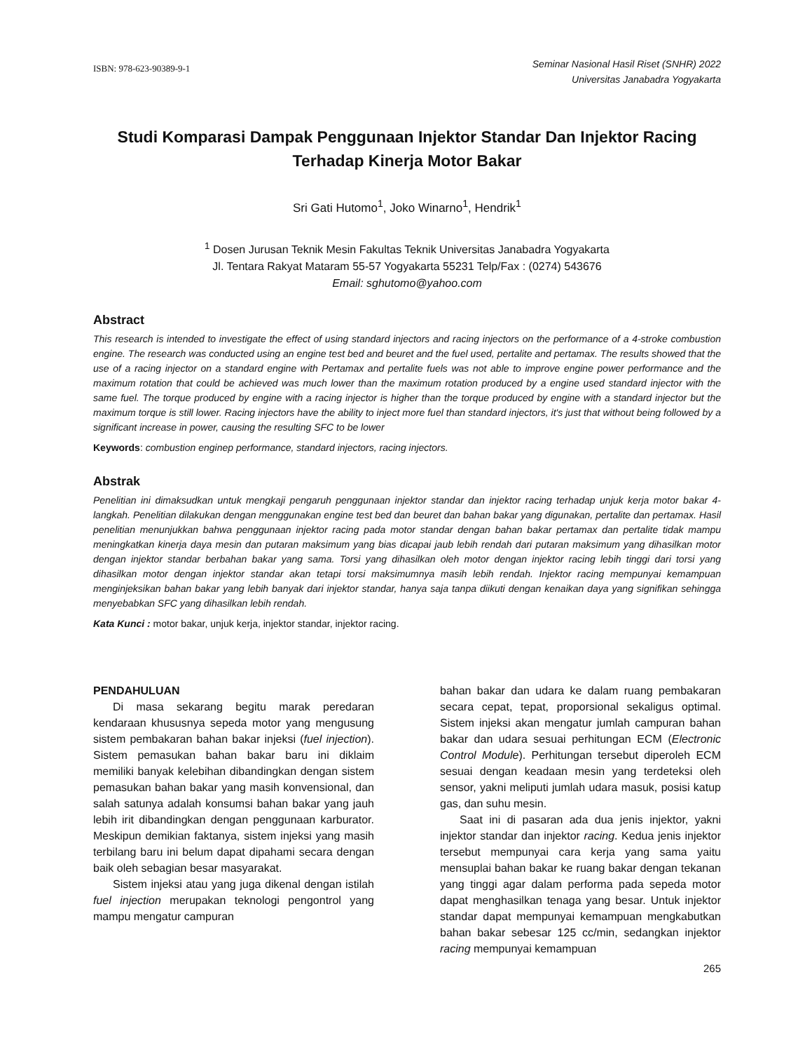ISBN: 978-623-90389-9-1
Seminar Nasional Hasil Riset (SNHR) 2022
Universitas Janabadra Yogyakarta
Studi Komparasi Dampak Penggunaan Injektor Standar Dan Injektor Racing Terhadap Kinerja Motor Bakar
Sri Gati Hutomo<sup>1</sup>, Joko Winarno<sup>1</sup>, Hendrik<sup>1</sup>
<sup>1</sup> Dosen Jurusan Teknik Mesin Fakultas Teknik Universitas Janabadra Yogyakarta
Jl. Tentara Rakyat Mataram 55-57 Yogyakarta 55231 Telp/Fax : (0274) 543676
Email: sghutomo@yahoo.com
Abstract
This research is intended to investigate the effect of using standard injectors and racing injectors on the performance of a 4-stroke combustion engine. The research was conducted using an engine test bed and beuret and the fuel used, pertalite and pertamax. The results showed that the use of a racing injector on a standard engine with Pertamax and pertalite fuels was not able to improve engine power performance and the maximum rotation that could be achieved was much lower than the maximum rotation produced by a engine used standard injector with the same fuel. The torque produced by engine with a racing injector is higher than the torque produced by engine with a standard injector but the maximum torque is still lower. Racing injectors have the ability to inject more fuel than standard injectors, it's just that without being followed by a significant increase in power, causing the resulting SFC to be lower
Keywords: combustion enginep performance, standard injectors, racing injectors.
Abstrak
Penelitian ini dimaksudkan untuk mengkaji pengaruh penggunaan injektor standar dan injektor racing terhadap unjuk kerja motor bakar 4-langkah. Penelitian dilakukan dengan menggunakan engine test bed dan beuret dan bahan bakar yang digunakan, pertalite dan pertamax. Hasil penelitian menunjukkan bahwa penggunaan injektor racing pada motor standar dengan bahan bakar pertamax dan pertalite tidak mampu meningkatkan kinerja daya mesin dan putaran maksimum yang bias dicapai jaub lebih rendah dari putaran maksimum yang dihasilkan motor dengan injektor standar berbahan bakar yang sama. Torsi yang dihasilkan oleh motor dengan injektor racing lebih tinggi dari torsi yang dihasilkan motor dengan injektor standar akan tetapi torsi maksimumnya masih lebih rendah. Injektor racing mempunyai kemampuan menginjeksikan bahan bakar yang lebih banyak dari injektor standar, hanya saja tanpa diikuti dengan kenaikan daya yang signifikan sehingga menyebabkan SFC yang dihasilkan lebih rendah.
Kata Kunci : motor bakar, unjuk kerja, injektor standar, injektor racing.
PENDAHULUAN
Di masa sekarang begitu marak peredaran kendaraan khususnya sepeda motor yang mengusung sistem pembakaran bahan bakar injeksi (fuel injection). Sistem pemasukan bahan bakar baru ini diklaim memiliki banyak kelebihan dibandingkan dengan sistem pemasukan bahan bakar yang masih konvensional, dan salah satunya adalah konsumsi bahan bakar yang jauh lebih irit dibandingkan dengan penggunaan karburator. Meskipun demikian faktanya, sistem injeksi yang masih terbilang baru ini belum dapat dipahami secara dengan baik oleh sebagian besar masyarakat.
Sistem injeksi atau yang juga dikenal dengan istilah fuel injection merupakan teknologi pengontrol yang mampu mengatur campuran
bahan bakar dan udara ke dalam ruang pembakaran secara cepat, tepat, proporsional sekaligus optimal. Sistem injeksi akan mengatur jumlah campuran bahan bakar dan udara sesuai perhitungan ECM (Electronic Control Module). Perhitungan tersebut diperoleh ECM sesuai dengan keadaan mesin yang terdeteksi oleh sensor, yakni meliputi jumlah udara masuk, posisi katup gas, dan suhu mesin.
Saat ini di pasaran ada dua jenis injektor, yakni injektor standar dan injektor racing. Kedua jenis injektor tersebut mempunyai cara kerja yang sama yaitu mensuplai bahan bakar ke ruang bakar dengan tekanan yang tinggi agar dalam performa pada sepeda motor dapat menghasilkan tenaga yang besar. Untuk injektor standar dapat mempunyai kemampuan mengkabutkan bahan bakar sebesar 125 cc/min, sedangkan injektor racing mempunyai kemampuan
265